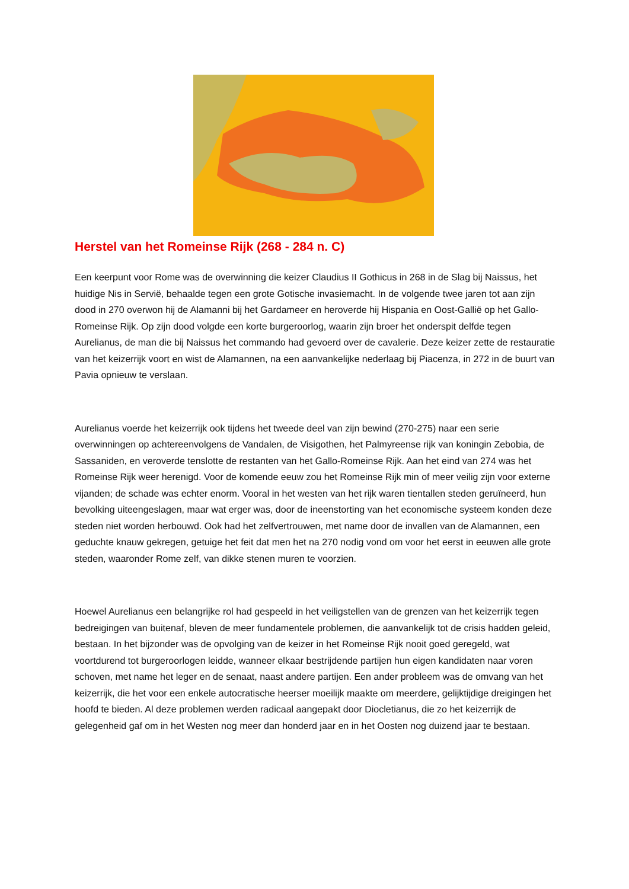Herstel van het Romeinse Rijk (268 - 284 n. C)
Een keerpunt voor Rome was de overwinning die keizer Claudius II Gothicus in 268 in de Slag bij Naissus, het huidige Nis in Servië, behaalde tegen een grote Gotische invasiemacht. In de volgende twee jaren tot aan zijn dood in 270 overwon hij de Alamanni bij het Gardameer en heroverde hij Hispania en Oost-Gallië op het Gallo-Romeinse Rijk. Op zijn dood volgde een korte burgeroorlog, waarin zijn broer het onderspit delfde tegen Aurelianus, de man die bij Naissus het commando had gevoerd over de cavalerie. Deze keizer zette de restauratie van het keizerrijk voort en wist de Alamannen, na een aanvankelijke nederlaag bij Piacenza, in 272 in de buurt van Pavia opnieuw te verslaan.
Aurelianus voerde het keizerrijk ook tijdens het tweede deel van zijn bewind (270-275) naar een serie overwinningen op achtereenvolgens de Vandalen, de Visigothen, het Palmyreense rijk van koningin Zebobia, de Sassaniden, en veroverde tenslotte de restanten van het Gallo-Romeinse Rijk. Aan het eind van 274 was het Romeinse Rijk weer herenigd. Voor de komende eeuw zou het Romeinse Rijk min of meer veilig zijn voor externe vijanden; de schade was echter enorm. Vooral in het westen van het rijk waren tientallen steden geruïneerd, hun bevolking uiteengeslagen, maar wat erger was, door de ineenstorting van het economische systeem konden deze steden niet worden herbouwd. Ook had het zelfvertrouwen, met name door de invallen van de Alamannen, een geduchte knauw gekregen, getuige het feit dat men het na 270 nodig vond om voor het eerst in eeuwen alle grote steden, waaronder Rome zelf, van dikke stenen muren te voorzien.
Hoewel Aurelianus een belangrijke rol had gespeeld in het veiligstellen van de grenzen van het keizerrijk tegen bedreigingen van buitenaf, bleven de meer fundamentele problemen, die aanvankelijk tot de crisis hadden geleid, bestaan. In het bijzonder was de opvolging van de keizer in het Romeinse Rijk nooit goed geregeld, wat voortdurend tot burgeroorlogen leidde, wanneer elkaar bestrijdende partijen hun eigen kandidaten naar voren schoven, met name het leger en de senaat, naast andere partijen. Een ander probleem was de omvang van het keizerrijk, die het voor een enkele autocratische heerser moeilijk maakte om meerdere, gelijktijdige dreigingen het hoofd te bieden. Al deze problemen werden radicaal aangepakt door Diocletianus, die zo het keizerrijk de gelegenheid gaf om in het Westen nog meer dan honderd jaar en in het Oosten nog duizend jaar te bestaan.